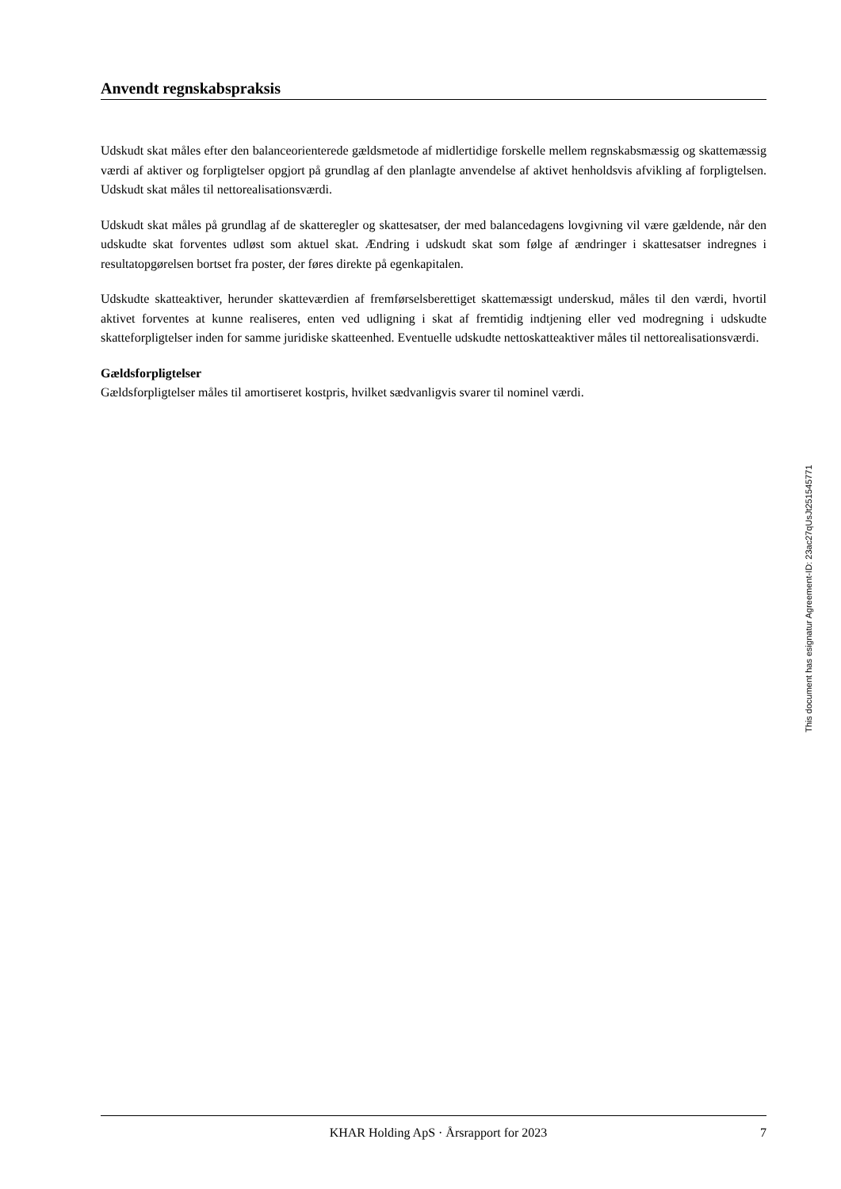Anvendt regnskabspraksis
Udskudt skat måles efter den balanceorienterede gældsmetode af midlertidige forskelle mellem regnskabsmæssig og skattemæssig værdi af aktiver og forpligtelser opgjort på grundlag af den planlagte anvendelse af aktivet henholdsvis afvikling af forpligtelsen. Udskudt skat måles til nettorealisationsværdi.
Udskudt skat måles på grundlag af de skatteregler og skattesatser, der med balancedagens lovgivning vil være gældende, når den udskudte skat forventes udløst som aktuel skat. Ændring i udskudt skat som følge af ændringer i skattesatser indregnes i resultatopgørelsen bortset fra poster, der føres direkte på egenkapitalen.
Udskudte skatteaktiver, herunder skatteværdien af fremførselsberettiget skattemæssigt underskud, måles til den værdi, hvortil aktivet forventes at kunne realiseres, enten ved udligning i skat af fremtidig indtjening eller ved modregning i udskudte skatteforpligtelser inden for samme juridiske skatteenhed. Eventuelle udskudte nettoskatteaktiver måles til nettorealisationsværdi.
Gældsforpligtelser
Gældsforpligtelser måles til amortiseret kostpris, hvilket sædvanligvis svarer til nominel værdi.
This document has esignatur Agreement-ID: 23ac27qUsJt251545771
KHAR Holding ApS · Årsrapport for 2023 7